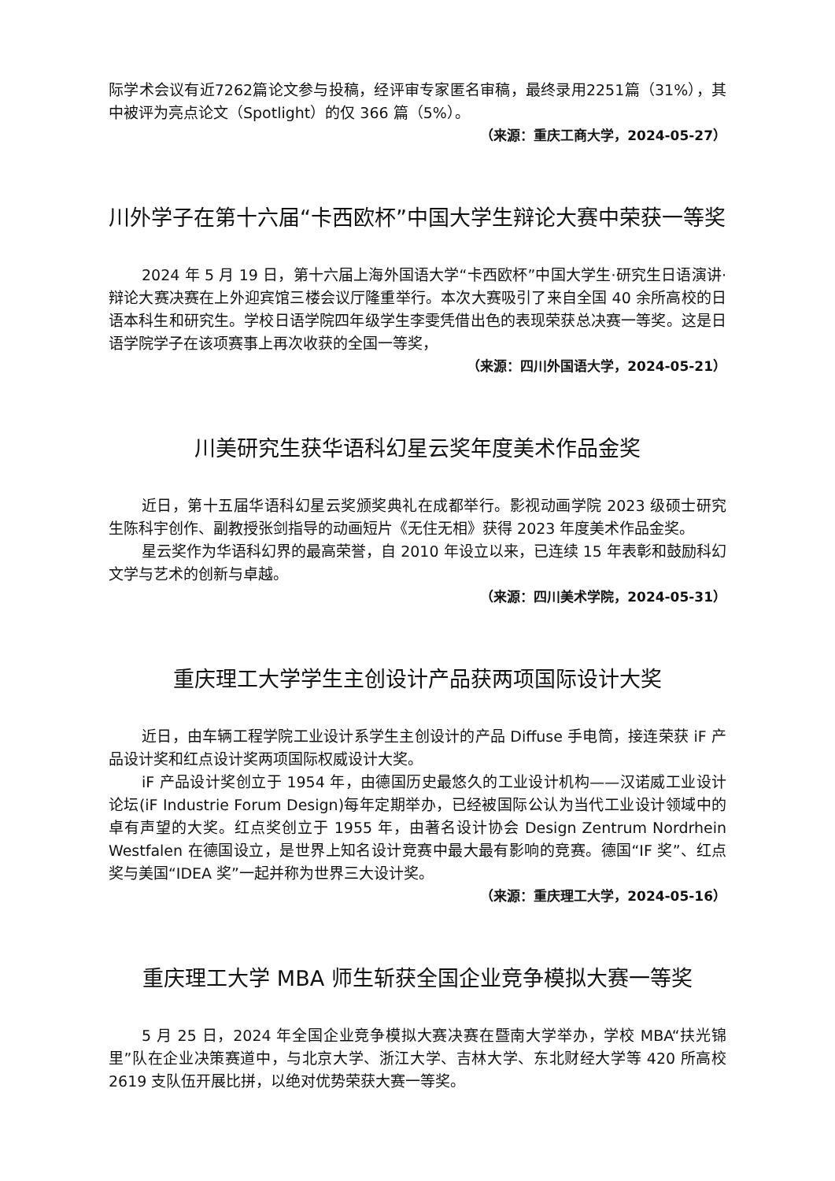际学术会议有近7262篇论文参与投稿，经评审专家匿名审稿，最终录用2251篇（31%），其中被评为亮点论文（Spotlight）的仅 366 篇（5%）。
（来源：重庆工商大学，2024-05-27）
川外学子在第十六届“卡西欧杯”中国大学生辩论大赛中荣获一等奖
2024 年 5 月 19 日，第十六届上海外国语大学“卡西欧杯”中国大学生·研究生日语演讲·辩论大赛决赛在上外迎宾馆三楼会议厅隆重举行。本次大赛吸引了来自全国 40 余所高校的日语本科生和研究生。学校日语学院四年级学生李雯凭借出色的表现荣获总决赛一等奖。这是日语学院学子在该项赛事上再次收获的全国一等奖，
（来源：四川外国语大学，2024-05-21）
川美研究生获华语科幻星云奖年度美术作品金奖
近日，第十五届华语科幻星云奖颁奖典礼在成都举行。影视动画学院 2023 级硕士研究生陈科宇创作、副教授张剑指导的动画短片《无住无相》获得 2023 年度美术作品金奖。
星云奖作为华语科幻界的最高荣誉，自 2010 年设立以来，已连续 15 年表彰和鼓励科幻文学与艺术的创新与卓越。
（来源：四川美术学院，2024-05-31）
重庆理工大学学生主创设计产品获两项国际设计大奖
近日，由车辆工程学院工业设计系学生主创设计的产品 Diffuse 手电筒，接连荣获 iF 产品设计奖和红点设计奖两项国际权威设计大奖。
iF 产品设计奖创立于 1954 年，由德国历史最悠久的工业设计机构——汉诺威工业设计论坛(iF Industrie Forum Design)每年定期举办，已经被国际公认为当代工业设计领域中的卓有声望的大奖。红点奖创立于 1955 年，由著名设计协会 Design Zentrum Nordrhein Westfalen 在德国设立，是世界上知名设计竞赛中最大最有影响的竞赛。德国“IF 奖”、红点奖与美国“IDEA 奖”一起并称为世界三大设计奖。
（来源：重庆理工大学，2024-05-16）
重庆理工大学 MBA 师生斩获全国企业竞争模拟大赛一等奖
5 月 25 日，2024 年全国企业竞争模拟大赛决赛在暨南大学举办，学校 MBA“扶光锦里”队在企业决策赛道中，与北京大学、浙江大学、吉林大学、东北财经大学等 420 所高校 2619 支队伍开展比拼，以绝对优势荣获大赛一等奖。